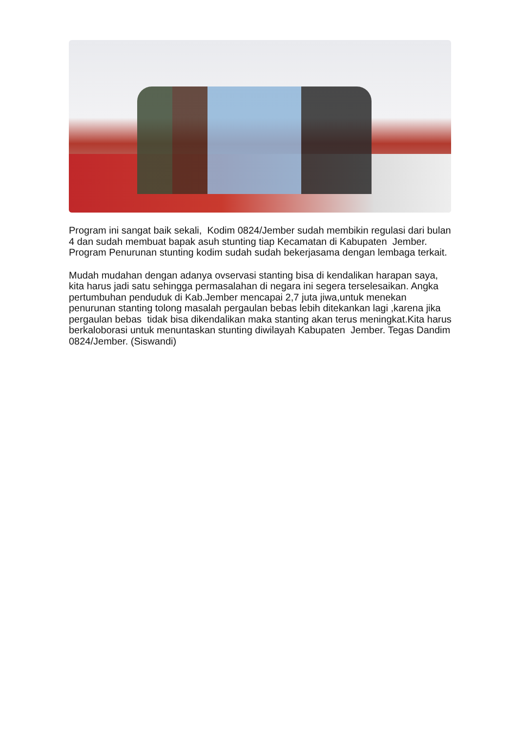Program ini sangat baik sekali, Kodim 0824/Jember sudah membikin regulasi dari bulan 4 dan sudah membuat bapak asuh stunting tiap Kecamatan di Kabupaten Jember. Program Penurunan stunting kodim sudah sudah bekerjasama dengan lembaga terkait.
Mudah mudahan dengan adanya ovservasi stanting bisa di kendalikan harapan saya, kita harus jadi satu sehingga permasalahan di negara ini segera terselesaikan. Angka pertumbuhan penduduk di Kab.Jember mencapai 2,7 juta jiwa,untuk menekan penurunan stanting tolong masalah pergaulan bebas lebih ditekankan lagi ,karena jika pergaulan bebas tidak bisa dikendalikan maka stanting akan terus meningkat.Kita harus berkaloborasi untuk menuntaskan stunting diwilayah Kabupaten Jember. Tegas Dandim 0824/Jember. (Siswandi)